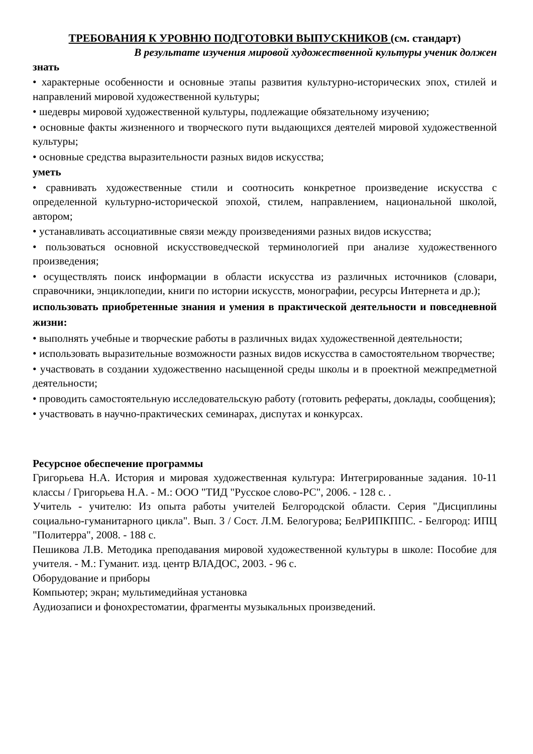ТРЕБОВАНИЯ К УРОВНЮ ПОДГОТОВКИ ВЫПУСКНИКОВ (см. стандарт)
В результате изучения мировой художественной культуры ученик должен
знать
• характерные особенности и основные этапы развития культурно-исторических эпох, стилей и направлений мировой художественной культуры;
• шедевры мировой художественной культуры, подлежащие обязательному изучению;
• основные факты жизненного и творческого пути выдающихся деятелей мировой художественной культуры;
• основные средства выразительности разных видов искусства;
уметь
• сравнивать художественные стили и соотносить конкретное произведение искусства с определенной культурно-исторической эпохой, стилем, направлением, национальной школой, автором;
• устанавливать ассоциативные связи между произведениями разных видов искусства;
• пользоваться основной искусствоведческой терминологией при анализе художественного произведения;
• осуществлять поиск информации в области искусства из различных источников (словари, справочники, энциклопедии, книги по истории искусств, монографии, ресурсы Интернета и др.);
использовать приобретенные знания и умения в практической деятельности и повседневной жизни:
• выполнять учебные и творческие работы в различных видах художественной деятельности;
• использовать выразительные возможности разных видов искусства в самостоятельном творчестве;
• участвовать в создании художественно насыщенной среды школы и в проектной межпредметной деятельности;
• проводить самостоятельную исследовательскую работу (готовить рефераты, доклады, сообщения);
• участвовать в научно-практических семинарах, диспутах и конкурсах.
Ресурсное обеспечение программы
Григорьева Н.А. История и мировая художественная культура: Интегрированные задания. 10-11 классы / Григорьева Н.А. - М.: ООО "ТИД "Русское слово-РС", 2006. - 128 с. .
Учитель - учителю: Из опыта работы учителей Белгородской области. Серия "Дисциплины социально-гуманитарного цикла". Вып. 3 / Сост. Л.М. Белогурова; БелРИПКППС. - Белгород: ИПЦ "Политерра", 2008. - 188 с.
Пешикова Л.В. Методика преподавания мировой художественной культуры в школе: Пособие для учителя. - М.: Гуманит. изд. центр ВЛАДОС, 2003. - 96 с.
Оборудование и приборы
Компьютер; экран; мультимедийная установка
Аудиозаписи и фонохрестоматии, фрагменты музыкальных произведений.